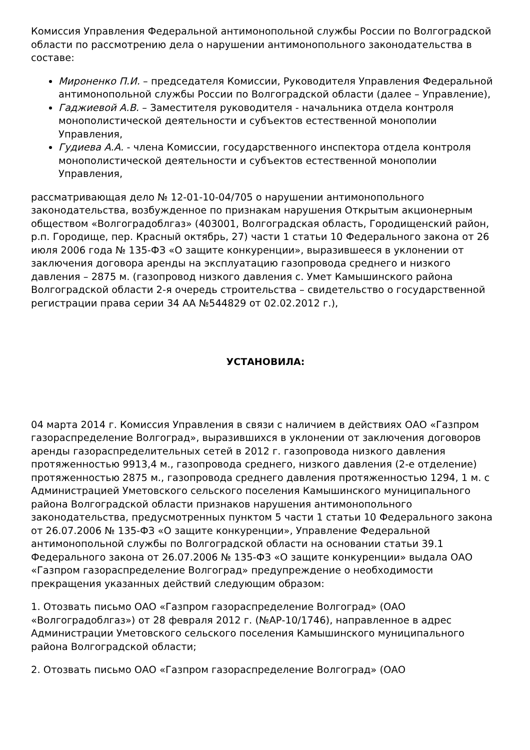Комиссия Управления Федеральной антимонопольной службы России по Волгоградской области по рассмотрению дела о нарушении антимонопольного законодательства в составе:
Мироненко П.И. – председателя Комиссии, Руководителя Управления Федеральной антимонопольной службы России по Волгоградской области (далее – Управление),
Гаджиевой А.В. – Заместителя руководителя - начальника отдела контроля монополистической деятельности и субъектов естественной монополии Управления,
Гудиева А.А. - члена Комиссии, государственного инспектора отдела контроля монополистической деятельности и субъектов естественной монополии Управления,
рассматривающая дело № 12-01-10-04/705 о нарушении антимонопольного законодательства, возбужденное по признакам нарушения Открытым акционерным обществом «Волгоградоблгаз» (403001, Волгоградская область, Городищенский район, р.п. Городище, пер. Красный октябрь, 27) части 1 статьи 10 Федерального закона от 26 июля 2006 года № 135-ФЗ «О защите конкуренции», выразившееся в уклонении от заключения договора аренды на эксплуатацию газопровода среднего и низкого давления – 2875 м. (газопровод низкого давления с. Умет Камышинского района Волгоградской области 2-я очередь строительства – свидетельство о государственной регистрации права серии 34 АА №544829 от 02.02.2012 г.),
УСТАНОВИЛА:
04 марта 2014 г. Комиссия Управления в связи с наличием в действиях ОАО «Газпром газораспределение Волгоград», выразившихся в уклонении от заключения договоров аренды газораспределительных сетей в 2012 г. газопровода низкого давления протяженностью 9913,4 м., газопровода среднего, низкого давления (2-е отделение) протяженностью 2875 м., газопровода среднего давления протяженностью 1294, 1 м. с Администрацией Уметовского сельского поселения Камышинского муниципального района Волгоградской области признаков нарушения антимонопольного законодательства, предусмотренных пунктом 5 части 1 статьи 10 Федерального закона от 26.07.2006 № 135-ФЗ «О защите конкуренции», Управление Федеральной антимонопольной службы по Волгоградской области на основании статьи 39.1 Федерального закона от 26.07.2006 № 135-ФЗ «О защите конкуренции» выдала ОАО «Газпром газораспределение Волгоград» предупреждение о необходимости прекращения указанных действий следующим образом:
1. Отозвать письмо ОАО «Газпром газораспределение Волгоград» (ОАО «Волгоградоблгаз») от 28 февраля 2012 г. (№АР-10/1746), направленное в адрес Администрации Уметовского сельского поселения Камышинского муниципального района Волгоградской области;
2. Отозвать письмо ОАО «Газпром газораспределение Волгоград» (ОАО